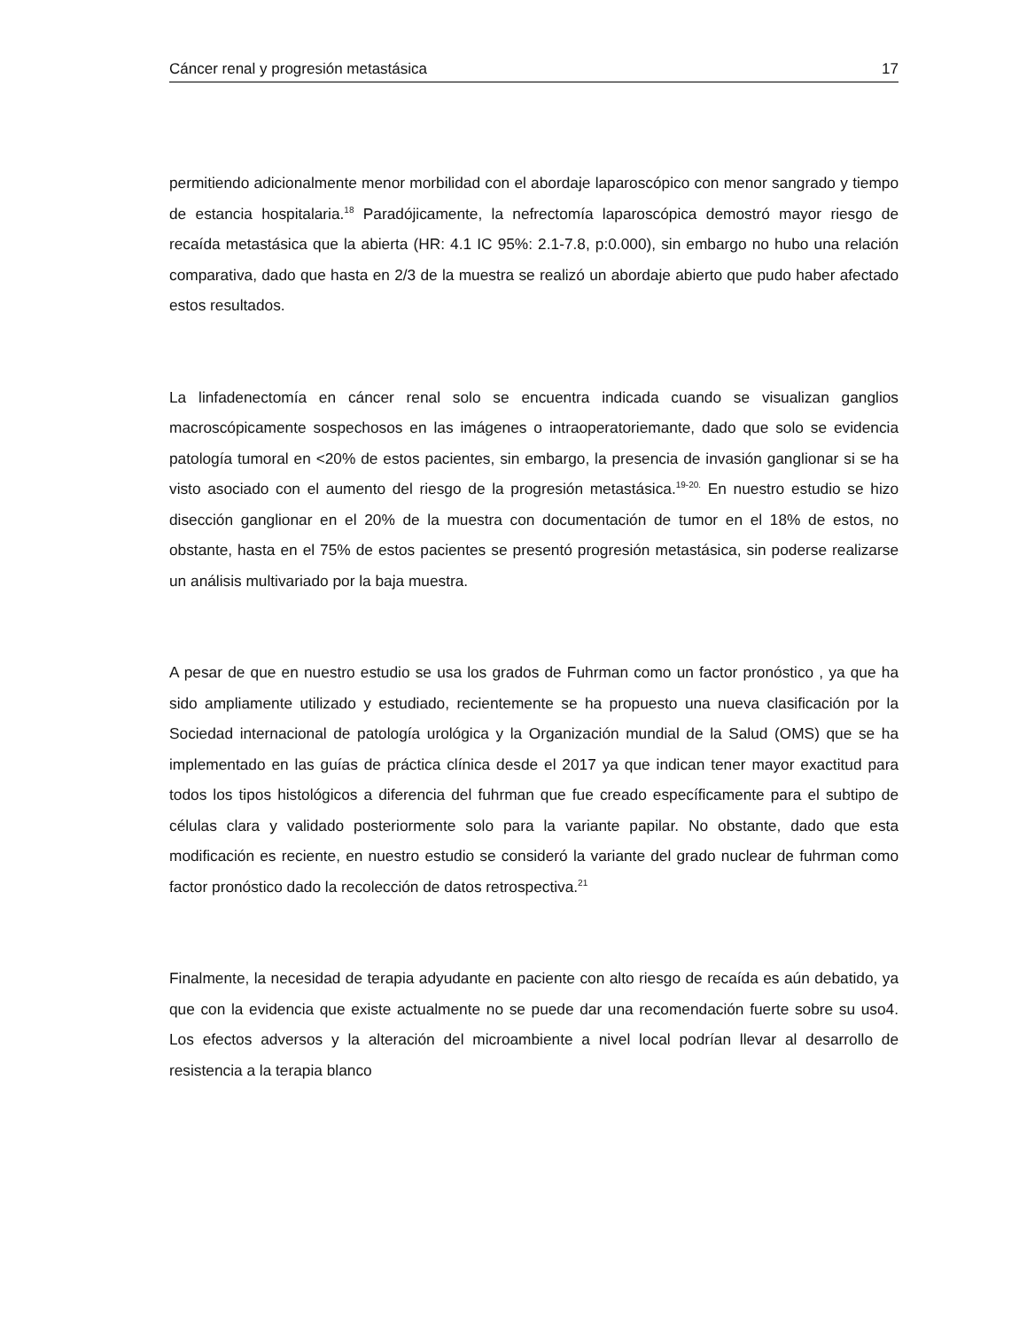Cáncer renal y progresión metastásica 17
permitiendo adicionalmente menor morbilidad con el abordaje laparoscópico con menor sangrado y tiempo de estancia hospitalaria.<sup>18</sup> Paradójicamente, la nefrectomía laparoscópica demostró mayor riesgo de recaída metastásica que la abierta (HR: 4.1 IC 95%: 2.1-7.8, p:0.000), sin embargo no hubo una relación comparativa, dado que hasta en 2/3 de la muestra se realizó un abordaje abierto que pudo haber afectado estos resultados.
La linfadenectomía en cáncer renal solo se encuentra indicada cuando se visualizan ganglios macroscópicamente sospechosos en las imágenes o intraoperatoriemante, dado que solo se evidencia patología tumoral en <20% de estos pacientes, sin embargo, la presencia de invasión ganglionar si se ha visto asociado con el aumento del riesgo de la progresión metastásica.<sup>19-20.</sup> En nuestro estudio se hizo disección ganglionar en el 20% de la muestra con documentación de tumor en el 18% de estos, no obstante, hasta en el 75% de estos pacientes se presentó progresión metastásica, sin poderse realizarse un análisis multivariado por la baja muestra.
A pesar de que en nuestro estudio se usa los grados de Fuhrman como un factor pronóstico , ya que ha sido ampliamente utilizado y estudiado, recientemente se ha propuesto una nueva clasificación por la Sociedad internacional de patología urológica y la Organización mundial de la Salud (OMS) que se ha implementado en las guías de práctica clínica desde el 2017 ya que indican tener mayor exactitud para todos los tipos histológicos a diferencia del fuhrman que fue creado específicamente para el subtipo de células clara y validado posteriormente solo para la variante papilar. No obstante, dado que esta modificación es reciente, en nuestro estudio se consideró la variante del grado nuclear de fuhrman como factor pronóstico dado la recolección de datos retrospectiva.<sup>21</sup>
Finalmente, la necesidad de terapia adyudante en paciente con alto riesgo de recaída es aún debatido, ya que con la evidencia que existe actualmente no se puede dar una recomendación fuerte sobre su uso4. Los efectos adversos y la alteración del microambiente a nivel local podrían llevar al desarrollo de resistencia a la terapia blanco